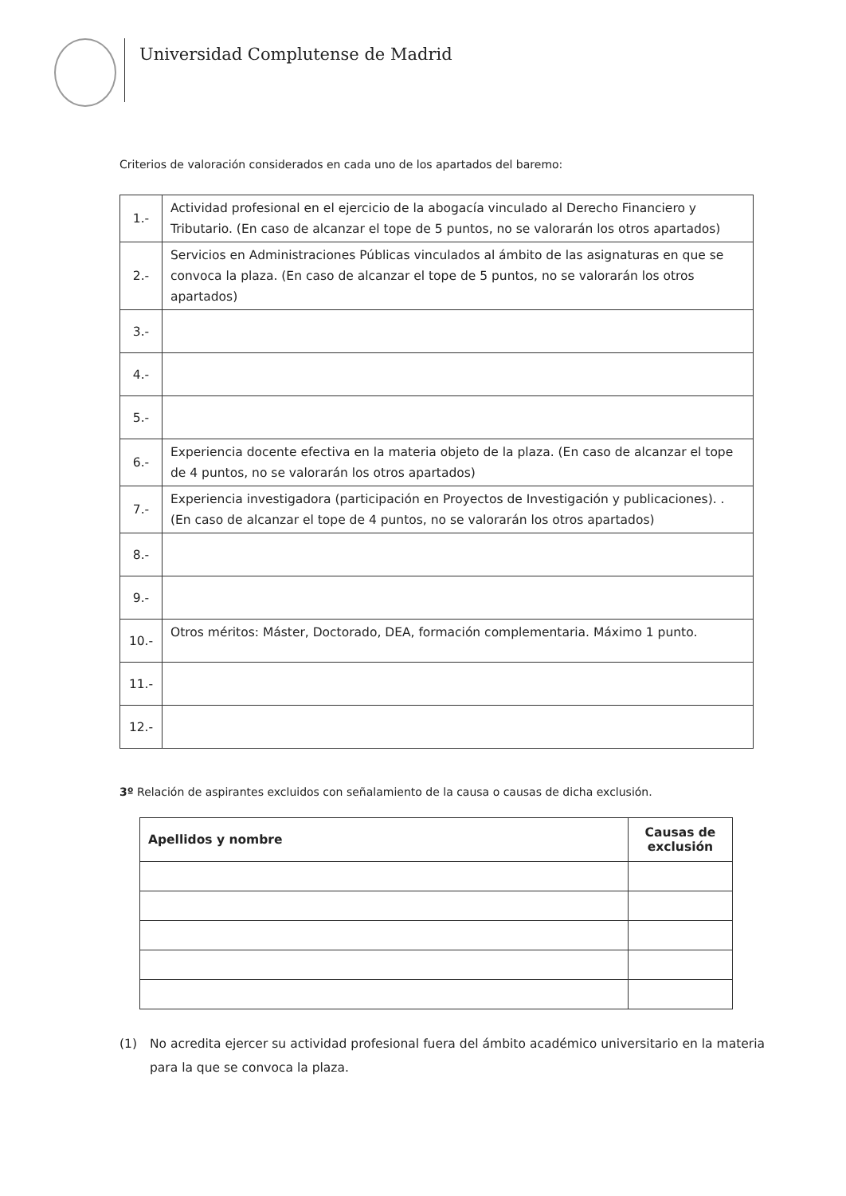Universidad Complutense de Madrid
Criterios de valoración considerados en cada uno de los apartados del baremo:
| 1.- | Actividad profesional en el ejercicio de la abogacía vinculado al Derecho Financiero y Tributario. (En caso de alcanzar el tope de 5 puntos, no se valorarán los otros apartados) |
| 2.- | Servicios en Administraciones Públicas vinculados al ámbito de las asignaturas en que se convoca la plaza. (En caso de alcanzar el tope de 5 puntos, no se valorarán los otros apartados) |
| 3.- | |
| 4.- | |
| 5.- | |
| 6.- | Experiencia docente efectiva en la materia objeto de la plaza. (En caso de alcanzar el tope de 4 puntos, no se valorarán los otros apartados) |
| 7.- | Experiencia investigadora (participación en Proyectos de Investigación y publicaciones). . (En caso de alcanzar el tope de 4 puntos, no se valorarán los otros apartados) |
| 8.- | |
| 9.- | |
| 10.- | Otros méritos: Máster, Doctorado, DEA, formación complementaria. Máximo 1 punto. |
| 11.- | |
| 12.- | |
3º Relación de aspirantes excluidos con señalamiento de la causa o causas de dicha exclusión.
| Apellidos y nombre | Causas de exclusión |
| --- | --- |
(1) No acredita ejercer su actividad profesional fuera del ámbito académico universitario en la materia para la que se convoca la plaza.